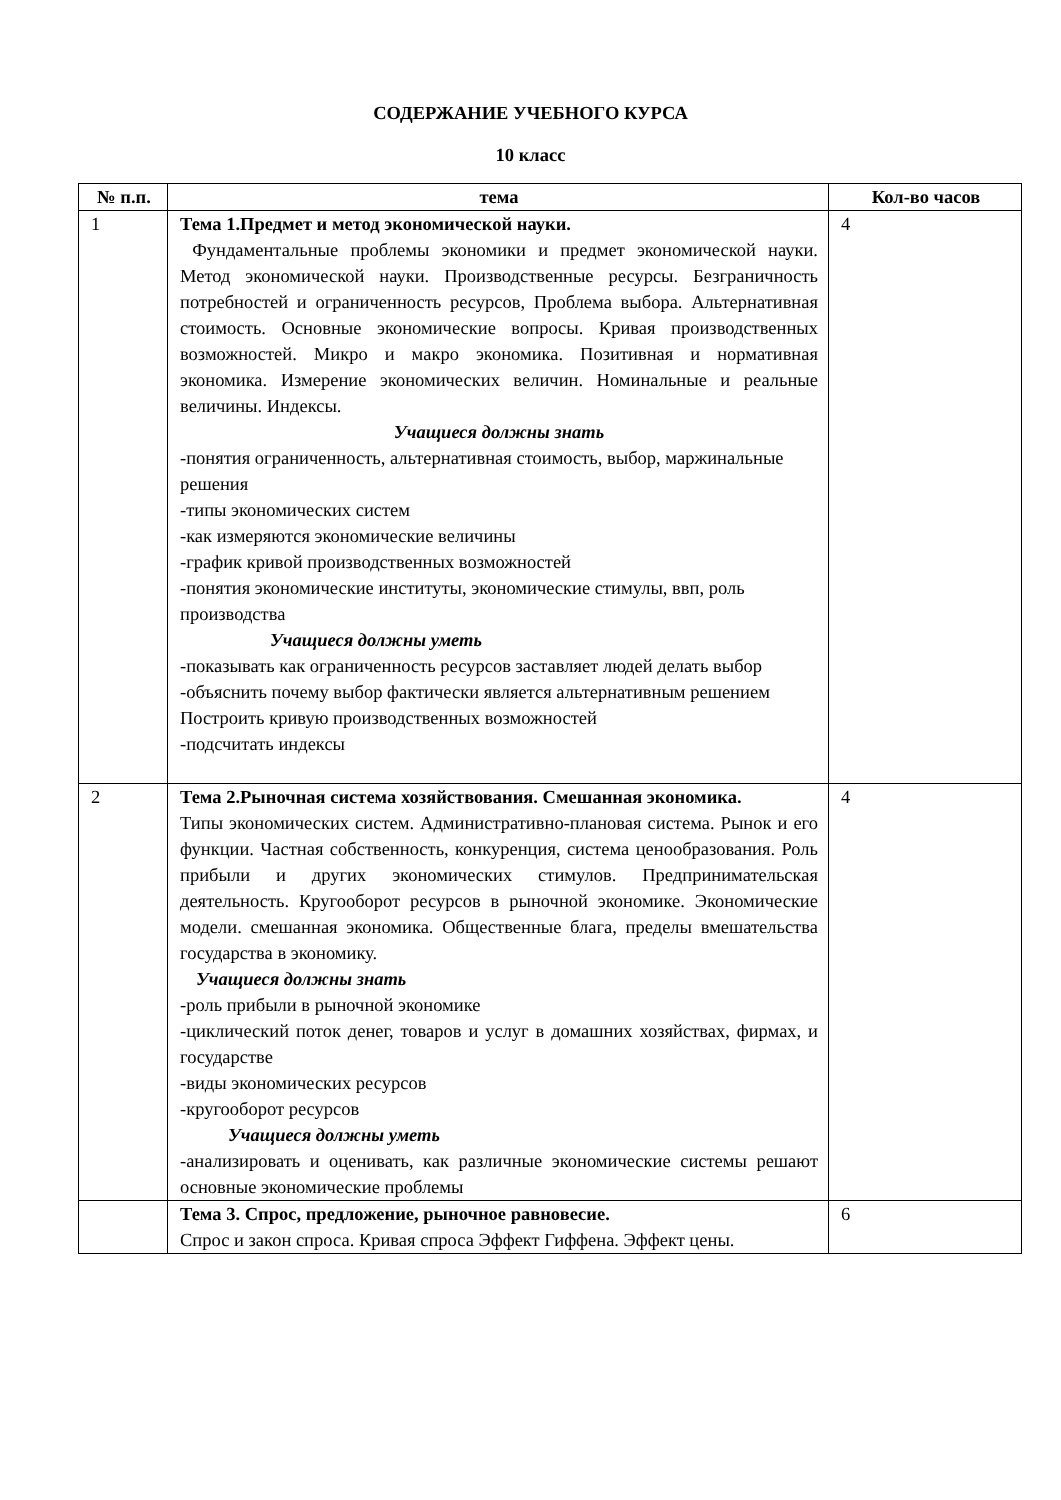СОДЕРЖАНИЕ УЧЕБНОГО КУРСА
10 класс
| № п.п. | тема | Кол-во часов |
| --- | --- | --- |
| 1 | Тема 1.Предмет и метод экономической науки. Фундаментальные проблемы экономики и предмет экономической науки. Метод экономической науки. Производственные ресурсы. Безграничность потребностей и ограниченность ресурсов, Проблема выбора. Альтернативная стоимость. Основные экономические вопросы. Кривая производственных возможностей. Микро и макро экономика. Позитивная и нормативная экономика. Измерение экономических величин. Номинальные и реальные величины. Индексы. Учащиеся должны знать -понятия ограниченность, альтернативная стоимость, выбор, маржинальные решения -типы экономических систем -как измеряются экономические величины -график кривой производственных возможностей -понятия экономические институты, экономические стимулы, ввп, роль производства Учащиеся должны уметь -показывать как ограниченность ресурсов заставляет людей делать выбор -объяснить почему выбор фактически является альтернативным решением Построить кривую производственных возможностей -подсчитать индексы | 4 |
| 2 | Тема 2.Рыночная система хозяйствования. Смешанная экономика. Типы экономических систем. Административно-плановая система. Рынок и его функции. Частная собственность, конкуренция, система ценообразования. Роль прибыли и других экономических стимулов. Предпринимательская деятельность. Кругооборот ресурсов в рыночной экономике. Экономические модели. смешанная экономика. Общественные блага, пределы вмешательства государства в экономику. Учащиеся должны знать -роль прибыли в рыночной экономике -циклический поток денег, товаров и услуг в домашних хозяйствах, фирмах, и государстве -виды экономических ресурсов -кругооборот ресурсов Учащиеся должны уметь -анализировать и оценивать, как различные экономические системы решают основные экономические проблемы | 4 |
| | Тема 3. Спрос, предложение, рыночное равновесие. Спрос и закон спроса. Кривая спроса Эффект Гиффена. Эффект цены. | 6 |